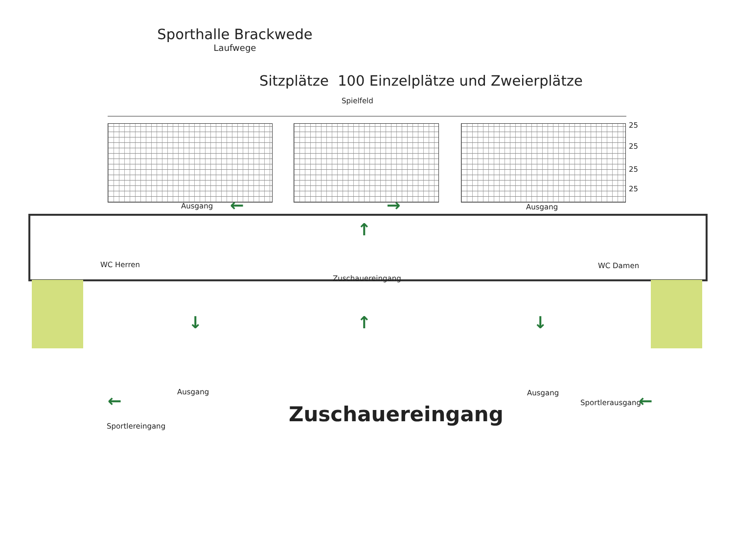Sporthalle Brackwede
Laufwege
Sitzplätze 100 Einzelplätze und Zweierplätze
Spielfeld
25
25
25
25
Ausgang Ausgang
WC Herren WC Damen
Zuschauereingang
Ausgang Ausgang
Sportlerausgang
Sportlereingang Zuschauereingang
← →
↑
↓ ↑ ↓
← ←